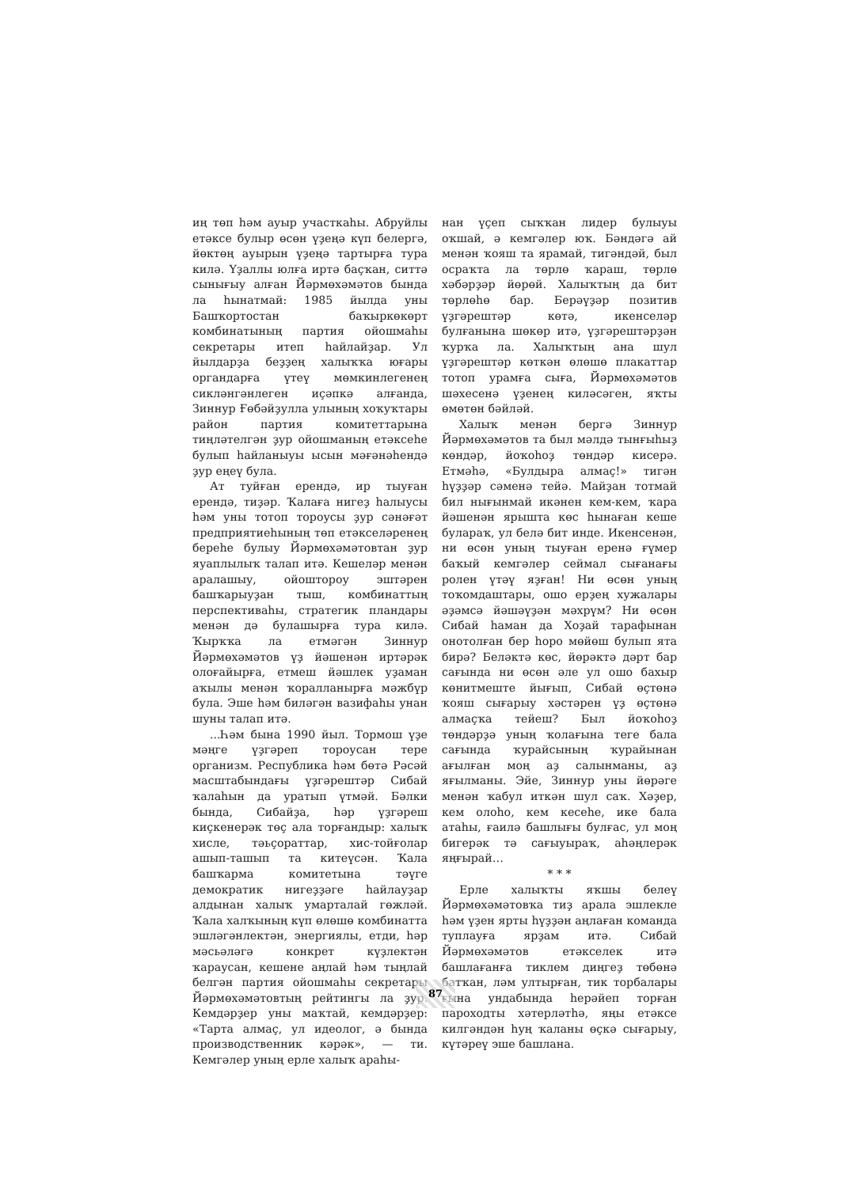иң төп һәм ауыр участкаһы. Абруйлы етәксе булыр өсөн үҙеңә күп белергә, йөктөң ауырын үҙеңә тартырға тура килә. Үҙаллы юлға иртә баҫҡан, ситтә сынығыу алған Йәрмөхәмәтов бында ла һынатмай: 1985 йылда уны Башҡортостан баҡыркөкөрт комбинатының партия ойошмаһы секретары итеп һайлайҙар. Ул йылдарҙа беҙҙең халыҡҡа юғары органдарға үтеү мөмкинлегенең сикләнгәнлеген иҫәпкә алғанда, Зиннур Ғөбәйҙулла улының хоҡуҡтары район партия комитеттарына тиңләтелгән ҙур ойошманың етәксеһе булып һайланыуы ысын мәғәнәһендә ҙур еңеү була.
Ат туйған ерендә, ир тыуған ерендә, тиҙәр. Ҡалаға нигеҙ һалыусы һәм уны тотоп тороусы ҙур сәнәғәт предприятиеһының төп етәкселәренең береһе булыу Йәрмөхәмәтовтан ҙур яуаплылыҡ талап итә. Кешеләр менән аралашыу, ойоштороу эштәрен башҡарыуҙан тыш, комбинаттың перспективаһы, стратегик пландары менән дә булашырға тура килә. Ҡырҡҡа ла етмәгән Зиннур Йәрмөхәмәтов үҙ йәшенән иртәрәк олоғайырға, етмеш йәшлек уҙаман аҡылы менән ҡоралланырға мәжбүр була. Эше һәм биләгән вазифаһы унан шуны талап итә.
...Һәм бына 1990 йыл. Тормош үҙе мәңге үҙгәреп тороусан тере организм. Республика һәм бөтә Рәсәй масштабындағы үҙгәрештәр Сибай ҡалаһын да уратып үтмәй. Бәлки бында, Сибайҙа, һәр үҙгәреш киҫкенерәк төҫ ала торғандыр: халыҡ хисле, тәьҫораттар, хис-тойғолар ашып-ташып та китеүсән. Ҡала башҡарма комитетына тәүге демократик нигеҙҙәге һайлауҙар алдынан халыҡ умарталай гөжләй. Ҡала халҡының күп өлөшө комбинатта эшләгәнлектән, энергиялы, етди, һәр мәсьәләгә конкрет күҙлектән ҡараусан, кешене аңлай һәм тыңлай белгән партия ойошмаһы секретары Йәрмөхәмәтовтың рейтингы ла ҙур. Кемдәрҙер уны маҡтай, кемдәрҙер: «Тарта алмаҫ, ул идеолог, ә бында производственник кәрәк», — ти. Кемгәлер уның ерле халыҡ араһы-
нан үҫеп сыҡҡан лидер булыуы оҡшай, ә кемгәлер юҡ. Бәндәгә ай менән ҡояш та ярамай, тигәндәй, был осраҡта ла төрлө ҡараш, төрлө хәбәрҙәр йөрөй. Халыҡтың да бит төрлөһө бар. Берәүҙәр позитив үҙгәрештәр көтә, икенселәр булғанына шөкөр итә, үҙгәрештәрҙән ҡурҡа ла. Халыҡтың ана шул үҙгәрештәр көткән өлөшө плакаттар тотоп урамға сыға, Йәрмөхәмәтов шәхесенә үҙенең киләсәген, яҡты өмөтөн бәйләй.
Халыҡ менән бергә Зиннур Йәрмөхәмәтов та был мәлдә тынғыһыҙ көндәр, йоҡоһоҙ төндәр кисерә. Етмәһә, «Булдыра алмаҫ!» тигән һүҙҙәр сәменә тейә. Майҙан тотмай бил нығынмай икәнен кем-кем, ҡара йәшенән ярышта көс һынаған кеше булараҡ, ул белә бит инде. Икенсенән, ни өсөн уның тыуған еренә ғүмер баҡый кемгәлер сеймал сығанағы ролен үтәү яҙған! Ни өсөн уның тоҡомдаштары, ошо ерҙең хужалары әҙәмсә йәшәүҙән мәхрүм? Ни өсөн Сибай һаман да Хоҙай тарафынан онотолған бер һоро мөйөш булып ята бирә? Беләктә көс, йөрәктә дәрт бар сағында ни өсөн әле ул ошо бахыр көнитмеште йығып, Сибай өҫтөнә ҡояш сығарыу хәстәрен үҙ өҫтөнә алмаҫҡа тейеш? Был йоҡоһоҙ төндәрҙә уның ҡолағына теге бала сағында ҡурайсының ҡурайынан ағылған моң аҙ салынманы, аҙ яғылманы. Эйе, Зиннур уны йөрәге менән ҡабул иткән шул саҡ. Хәҙер, кем олоһо, кем кесеһе, ике бала атаһы, ғаилә башлығы булғас, ул моң бигерәк тә сағыуыраҡ, аһәңлерәк яңғырай…
* * *
Ерле халыҡты яҡшы белеү Йәрмөхәмәтовҡа тиҙ арала эшлекле һәм үҙен ярты һүҙҙән аңлаған команда туплауға ярҙам итә. Сибай Йәрмөхәмәтов етәкселек итә башлағанға тиклем диңгеҙ төбөнә батҡан, ләм ултырған, тик торбалары ғына ундабында һерәйеп торған пароходты хәтерләтһә, яңы етәксе килгәндән һуң ҡаланы өҫкә сығарыу, күтәреү эше башлана.
87